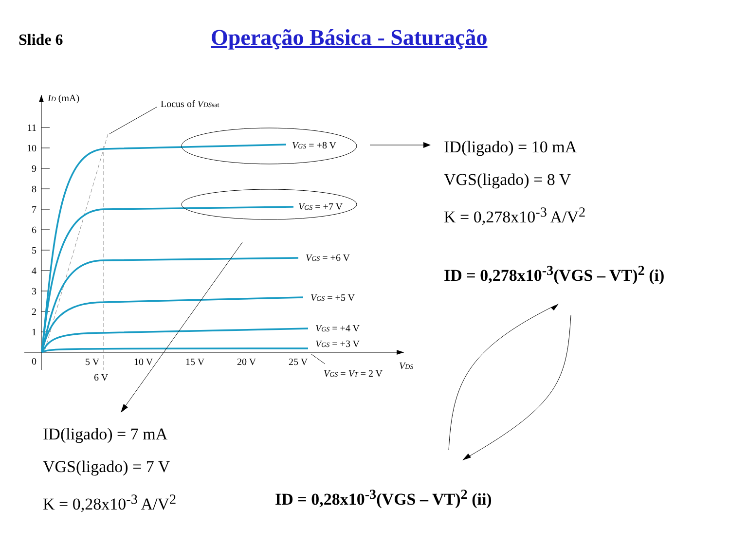Slide 6
Operação Básica - Saturação
11
10
9
8
7
6
5
4
3
2
1
0
ID (mA)
Locus of VDSsat
VGS = +8 V
VGS = +7 V
VGS = +6 V
VGS = +5 V
VGS = +4 V
VGS = +3 V
VGS = VT = 2 V
VDS
5 V
6 V
10 V
15 V
20 V
25 V
ID(ligado) = 10 mA
VGS(ligado) = 8 V
K = 0,278x10<sup>-3</sup> A/V<sup>2</sup>
ID = 0,278x10<sup>-3</sup>(VGS – VT)<sup>2</sup> (i)
ID(ligado) = 7 mA
VGS(ligado) = 7 V
K = 0,28x10<sup>-3</sup> A/V<sup>2</sup>
ID = 0,28x10<sup>-3</sup>(VGS – VT)<sup>2</sup> (ii)